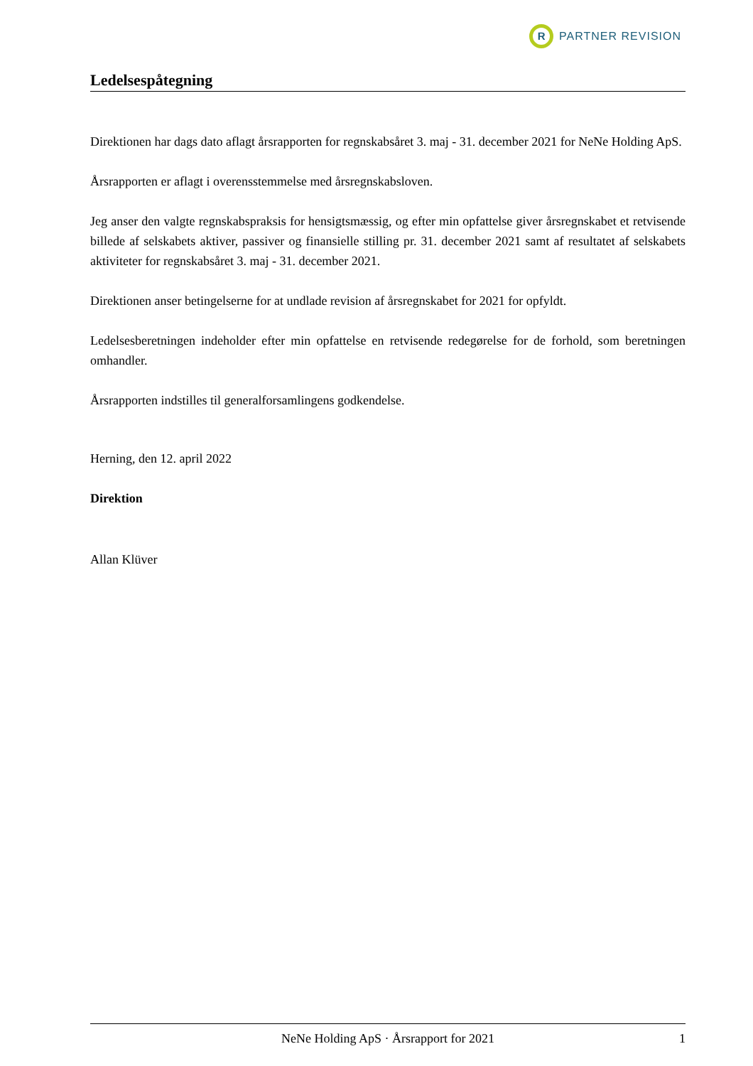R
PARTNER REVISION
Ledelsespåtegning
Direktionen har dags dato aflagt årsrapporten for regnskabsåret 3. maj - 31. december 2021 for NeNe Holding ApS.
Årsrapporten er aflagt i overensstemmelse med årsregnskabsloven.
Jeg anser den valgte regnskabspraksis for hensigtsmæssig, og efter min opfattelse giver årsregnskabet et retvisende billede af selskabets aktiver, passiver og finansielle stilling pr. 31. december 2021 samt af resultatet af selskabets aktiviteter for regnskabsåret 3. maj - 31. december 2021.
Direktionen anser betingelserne for at undlade revision af årsregnskabet for 2021 for opfyldt.
Ledelsesberetningen indeholder efter min opfattelse en retvisende redegørelse for de forhold, som beretningen omhandler.
Årsrapporten indstilles til generalforsamlingens godkendelse.
Herning, den 12. april 2022
Direktion
Allan Klüver
NeNe Holding ApS · Årsrapport for 2021 1